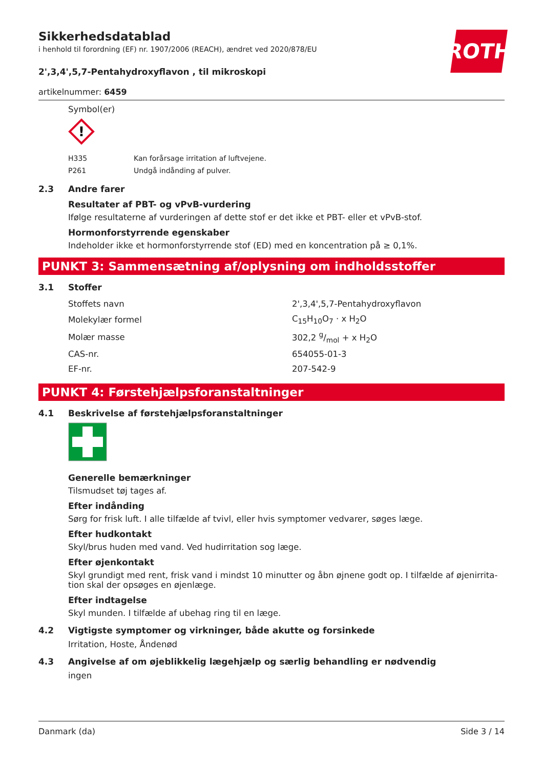Sikkerhedsdatablad
i henhold til forordning (EF) nr. 1907/2006 (REACH), ændret ved 2020/878/EU
ROTH
2',3,4',5,7-Pentahydroxyflavon , til mikroskopi
artikelnummer: 6459
Symbol(er)
!
| H335 | Kan forårsage irritation af luftvejene. |
| P261 | Undgå indånding af pulver. |
2.3 Andre farer
Resultater af PBT- og vPvB-vurdering
Ifølge resultaterne af vurderingen af dette stof er det ikke et PBT- eller et vPvB-stof.
Hormonforstyrrende egenskaber
Indeholder ikke et hormonforstyrrende stof (ED) med en koncentration på ≥ 0,1%.
PUNKT 3: Sammensætning af/oplysning om indholdsstoffer
3.1 Stoffer
| Stoffets navn | 2',3,4',5,7-Pentahydroxyflavon |
| Molekylær formel | C<sub>15</sub>H<sub>10</sub>O<sub>7</sub> · x H<sub>2</sub>O |
| Molær masse | 302,2 g/mol + x H<sub>2</sub>O |
| CAS-nr. | 654055-01-3 |
| EF-nr. | 207-542-9 |
PUNKT 4: Førstehjælpsforanstaltninger
4.1 Beskrivelse af førstehjælpsforanstaltninger
Generelle bemærkninger
Tilsmudset tøj tages af.
Efter indånding
Sørg for frisk luft. I alle tilfælde af tvivl, eller hvis symptomer vedvarer, søges læge.
Efter hudkontakt
Skyl/brus huden med vand. Ved hudirritation sog læge.
Efter øjenkontakt
Skyl grundigt med rent, frisk vand i mindst 10 minutter og åbn øjnene godt op. I tilfælde af øjenirrita-tion skal der opsøges en øjenlæge.
Efter indtagelse
Skyl munden. I tilfælde af ubehag ring til en læge.
4.2 Vigtigste symptomer og virkninger, både akutte og forsinkede
Irritation, Hoste, Åndenød
4.3 Angivelse af om øjeblikkelig lægehjælp og særlig behandling er nødvendig
ingen
Danmark (da) Side 3 / 14